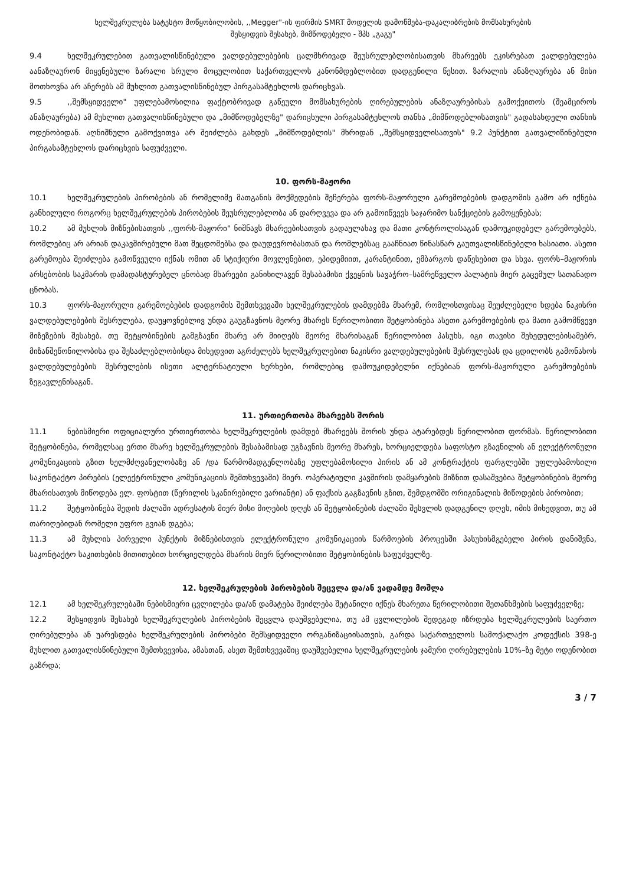ხელშეკრულება სატესტო მოწყობილობის, ,,Megger"-ის ფირმის SMRT მოდელის დამოწმება-დაკალიბრების მომსახურების
შესყიდვის შესახებ, მიმწოდებელი - შპს „გაგუ"
9.4 ხელშეკრულებით გათვალისწინებული ვალდებულებების ცალმხრივად შეუსრულებლობისათვის მხარეებს ეკისრებათ ვალდებულება აანაზღაურონ მიყენებული ზარალი სრული მოცულობით საქართველოს კანონმდებლობით დადგენილი წესით. ზარალის ანაზღაურება ან მისი მოთხოვნა არ აჩერებს ამ მუხლით გათვალისწინებულ პირგასამტეხლოს დარიცხვას.
9.5,,შემსყიდველი" უფლებამოსილია ფაქტობრივად გაწეული მომსახურების ღირებულების ანაზღაურებისას გამოქვითოს (შეამციროს ანაზღაურება) ამ მუხლით გათვალისწინებული და „მიმწოდებელზე" დარიცხული პირგასამტეხლოს თანხა „მიმწოდებლისათვის" გადასახდელი თანხის ოდენობიდან. აღნიშნული გამოქვითვა არ შეიძლება გახდეს „მიმწოდებლის" მხრიდან ,,შემსყიდველისათვის" 9.2 პუნქტით გათვალიწინებული პირგასამტეხლოს დარიცხვის საფუძველი.
10. ფორს-მაჟორი
10.1 ხელშეკრულების პირობების ან რომელიმე მათგანის მოქმედების შეჩერება ფორს-მაჟორული გარემოებების დადგომის გამო არ იქნება განხილული როგორც ხელშეკრულების პირობების შეუსრულებლობა ან დარღვევა და არ გამოიწვევს საჯარიმო სანქციების გამოყენებას;
10.2 ამ მუხლის მიზნებისათვის ,,ფორს-მაჟორი" ნიშნავს მხარეებისათვის გადაულახავ და მათი კონტროლისაგან დამოუკიდებელ გარემოებებს, რომლებიც არ არიან დაკავშირებული მათ შეცდომებსა და დაუდევრობასთან და რომლებსაც გააჩნიათ წინასწარ გაუთვალისწინებელი ხასიათი. ასეთი გარემოება შეიძლება გამოწვეული იქნას ომით ან სტიქიური მოვლენებით, ეპიდემიით, კარანტინით, ემბარგოს დაწესებით და სხვა. ფორს–მაჟორის არსებობის საკმარის დამადასტურებელ ცნობად მხარეები განიხილავენ შესაბამისი ქვეყნის სავაჭრო–სამრეწველო პალატის მიერ გაცემულ სათანადო ცნობას.
10.3 ფორს-მაჟორული გარემოებების დადგომის შემთხვევაში ხელშეკრულების დამდებმა მხარემ, რომლისთვისაც შეუძლებელი ხდება ნაკისრი ვალდებულებების შესრულება, დაუყოვნებლივ უნდა გაუგზავნოს მეორე მხარეს წერილობითი შეტყობინება ასეთი გარემოებების და მათი გამომწვევი მიზეზების შესახებ. თუ შეტყობინების გამგზავნი მხარე არ მიიღებს მეორე მხარისაგან წერილობით პასუხს, იგი თავისი შეხედულებისამებრ, მიზანშეწონილობისა და შესაძლებლობისდა მიხედვით აგრძელებს ხელშეკრულებით ნაკისრი ვალდებულებების შესრულებას და ცდილობს გამონახოს ვალდებულებების შესრულების ისეთი ალტერნატიული ხერხები, რომლებიც დამოუკიდებელნი იქნებიან ფორს-მაჟორული გარემოებების ზეგავლენისაგან.
11. ურთიერთობა მხარეებს შორის
11.1 ნებისმიერი ოფიციალური ურთიერთობა ხელშეკრულების დამდებ მხარეებს შორის უნდა ატარებდეს წერილობით ფორმას. წერილობითი შეტყობინება, რომელსაც ერთი მხარე ხელშეკრულების შესაბამისად უგზავნის მეორე მხარეს, ხორციელდება საფოსტო გზავნილის ან ელექტრონული კომუნიკაციის გზით ხელმძღვანელობაზე ან /და წარმომადგენლობაზე უფლებამოსილი პირის ან ამ კონტრაქტის ფარგლებში უფლებამოსილი საკონტაქტო პირების (ელექტრონული კომუნიკაციის შემთხვევაში) მიერ. ოპერატიული კავშირის დამყარების მიზნით დასაშვებია შეტყობინების მეორე მხარისათვის მიწოდება ელ. ფოსტით (წერილის სკანირებილი ვარიანტი) ან ფაქსის გაგზავნის გზით, შემდგომში ორიგინალის მიწოდების პირობით;
11.2 შეტყობინება შედის ძალაში ადრესატის მიერ მისი მიღების დღეს ან შეტყობინების ძალაში შესვლის დადგენილ დღეს, იმის მიხედვით, თუ ამ თარიღებიდან რომელი უფრო გვიან დგება;
11.3 ამ მუხლის პირველი პუნქტის მიზნებისთვის ელექტრონული კომუნიკაციის წარმოების პროცესში პასუხისმგებელი პირის დანიშვნა, საკონტაქტო საკითხების მითითებით ხორციელდება მხარის მიერ წერილობითი შეტყობინების საფუძველზე.
12. ხელშეკრულების პირობების შეცვლა და/ან ვადამდე მოშლა
12.1 ამ ხელშეკრულებაში ნებისმიერი ცვლილება და/ან დამატება შეიძლება შეტანილი იქნეს მხარეთა წერილობითი შეთანხმების საფუძველზე;
12.2 შესყიდვის შესახებ ხელშეკრულების პირობების შეცვლა დაუშვებელია, თუ ამ ცვლილების შედეგად იზრდება ხელშეკრულების საერთო ღირებულება ან უარესდება ხელშეკრულების პირობები შემსყიდველი ორგანიზაციისათვის, გარდა საქართველოს სამოქალაქო კოდექსის 398-ე მუხლით გათვალისწინებული შემთხვევისა, ამასთან, ასეთ შემთხვევაშიც დაუშვებელია ხელშეკრულების ჯამური ღირებულების 10%–ზე მეტი ოდენობით გაზრდა;
3 / 7